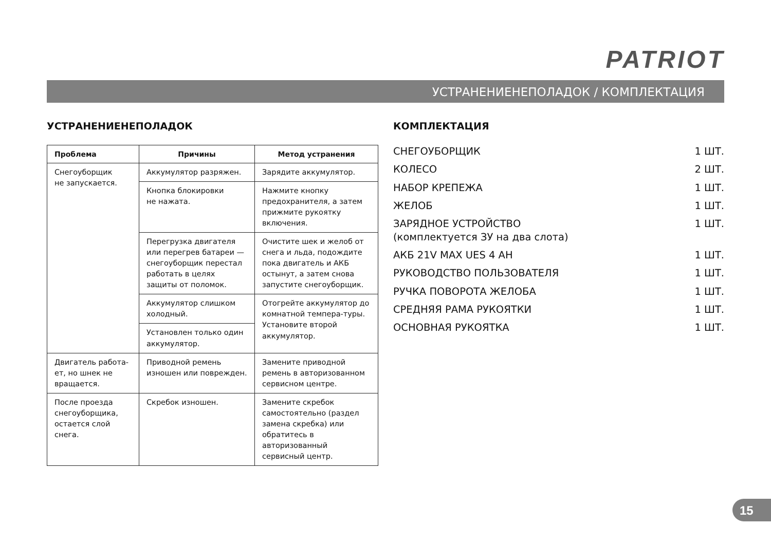PATRIOT
УСТРАНЕНИЕНЕПОЛАДОК / КОМПЛЕКТАЦИЯ
УСТРАНЕНИЕНЕПОЛАДОК
| Проблема | Причины | Метод устранения |
| --- | --- | --- |
| Снегоуборщик не запускается. | Аккумулятор разряжен. | Зарядите аккумулятор. |
| | Кнопка блокировки не нажата. | Нажмите кнопку предохранителя, а затем прижмите рукоятку включения. |
| | Перегрузка двигателя или перегрев батареи — снегоуборщик перестал работать в целях защиты от поломок. | Очистите шек и желоб от снега и льда, подождите пока двигатель и АКБ остынут, а затем снова запустите снегоуборщик. |
| | Аккумулятор слишком холодный. | Отогрейте аккумулятор до комнатной темпера-туры. Установите второй аккумулятор. |
| | Установлен только один аккумулятор. | |
| Двигатель работа-ет, но шнек не вращается. | Приводной ремень изношен или поврежден. | Замените приводной ремень в авторизованном сервисном центре. |
| После проезда снегоуборщика, остается слой снега. | Скребок изношен. | Замените скребок самостоятельно (раздел замена скребка) или обратитесь в авторизованный сервисный центр. |
КОМПЛЕКТАЦИЯ
СНЕГОУБОРЩИК 1 ШТ.
КОЛЕСО 2 ШТ.
НАБОР КРЕПЕЖА 1 ШТ.
ЖЕЛОБ 1 ШТ.
ЗАРЯДНОЕ УСТРОЙСТВО
(комплектуется ЗУ на два слота) 1 ШТ.
АКБ 21V MAX UES 4 AH 1 ШТ.
РУКОВОДСТВО ПОЛЬЗОВАТЕЛЯ 1 ШТ.
РУЧКА ПОВОРОТА ЖЕЛОБА 1 ШТ.
СРЕДНЯЯ РАМА РУКОЯТКИ 1 ШТ.
ОСНОВНАЯ РУКОЯТКА 1 ШТ.
15